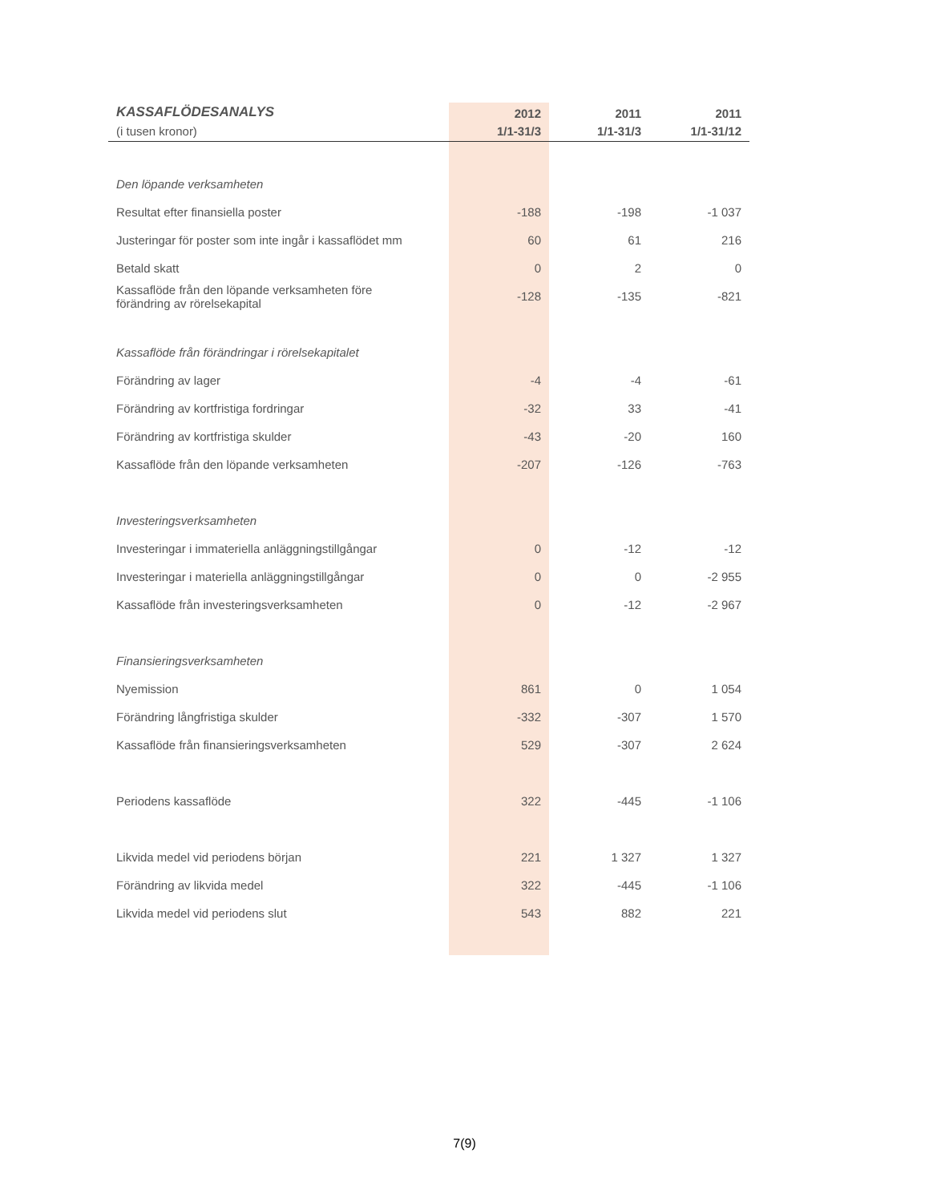| KASSAFLÖDESANALYS | 2012 | 2011 | 2011 |
| --- | --- | --- | --- |
| (i tusen kronor) | 1/1-31/3 | 1/1-31/3 | 1/1-31/12 |
| Den löpande verksamheten | | | |
| Resultat efter finansiella poster | -188 | -198 | -1 037 |
| Justeringar för poster som inte ingår i kassaflödet mm | 60 | 61 | 216 |
| Betald skatt | 0 | 2 | 0 |
| Kassaflöde från den löpande verksamheten före förändring av rörelsekapital | -128 | -135 | -821 |
| Kassaflöde från förändringar i rörelsekapitalet | | | |
| Förändring av lager | -4 | -4 | -61 |
| Förändring av kortfristiga fordringar | -32 | 33 | -41 |
| Förändring av kortfristiga skulder | -43 | -20 | 160 |
| Kassaflöde från den löpande verksamheten | -207 | -126 | -763 |
| Investeringsverksamheten | | | |
| Investeringar i immateriella anläggningstillgångar | 0 | -12 | -12 |
| Investeringar i materiella anläggningstillgångar | 0 | 0 | -2 955 |
| Kassaflöde från investeringsverksamheten | 0 | -12 | -2 967 |
| Finansieringsverksamheten | | | |
| Nyemission | 861 | 0 | 1 054 |
| Förändring långfristiga skulder | -332 | -307 | 1 570 |
| Kassaflöde från finansieringsverksamheten | 529 | -307 | 2 624 |
| Periodens kassaflöde | 322 | -445 | -1 106 |
| Likvida medel vid periodens början | 221 | 1 327 | 1 327 |
| Förändring av likvida medel | 322 | -445 | -1 106 |
| Likvida medel vid periodens slut | 543 | 882 | 221 |
7(9)